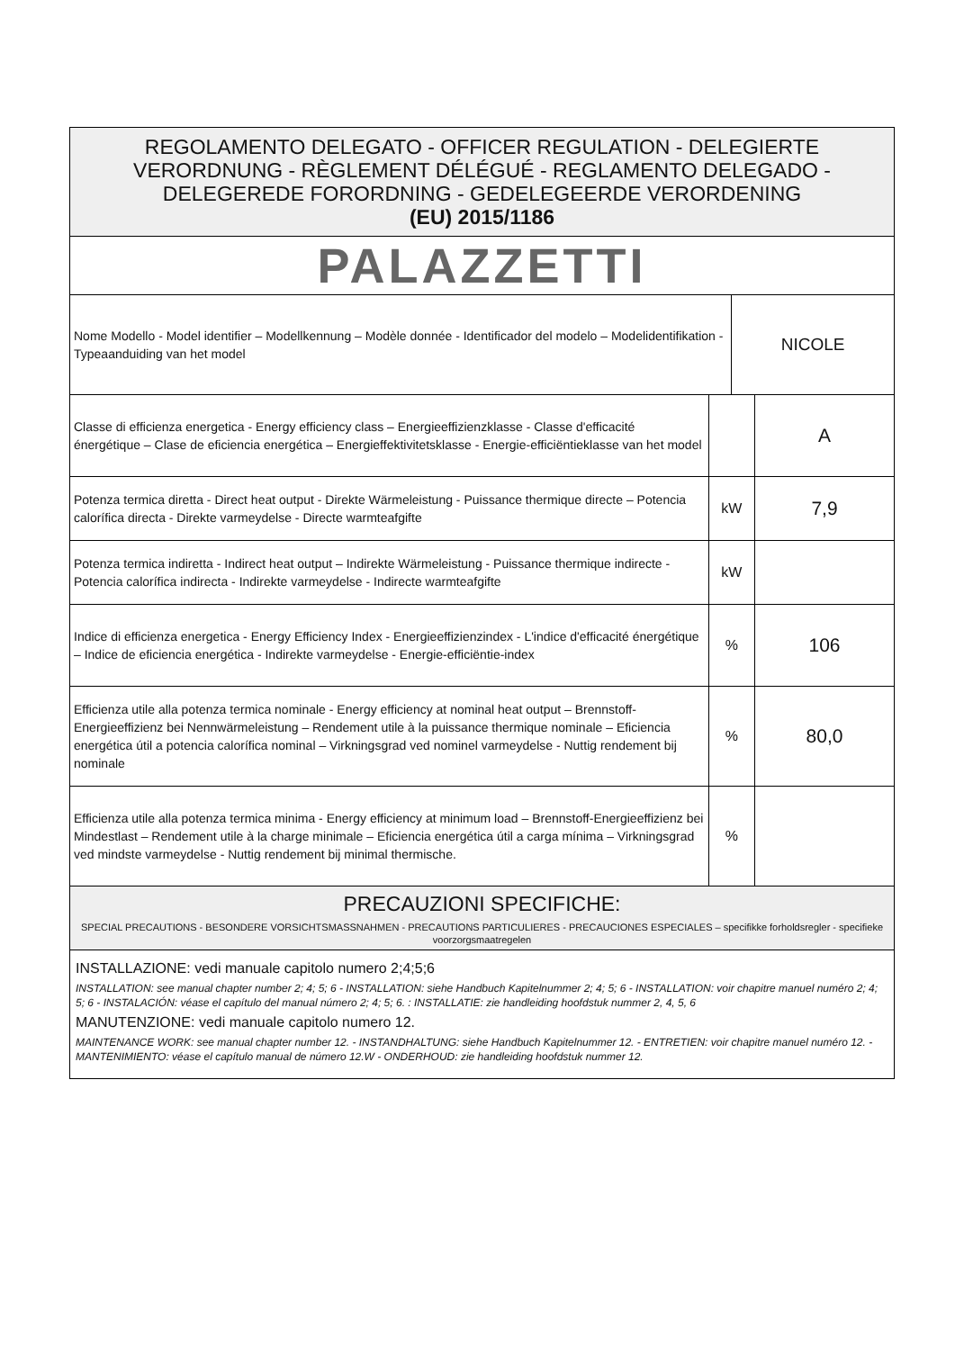| REGOLAMENTO DELEGATO - OFFICER REGULATION - DELEGIERTE VERORDNUNG - RÈGLEMENT DÉLÉGUÉ - REGLAMENTO DELEGADO - DELEGEREDE FORORDNING - GEDELEGEERDE VERORDENING (EU) 2015/1186 | | | |
| PALAZZETTI | | | |
| Nome Modello - Model identifier – Modellkennung – Modèle donnée - Identificador del modelo – Modelidentifikation - Typeaanduiding van het model | | NICOLE | |
| Classe di efficienza energetica - Energy efficiency class – Energieeffizienzklasse - Classe d'efficacité énergétique – Clase de eficiencia energética – Energieffektivitetsklasse - Energie-efficiëntieklasse van het model | | | A |
| Potenza termica diretta - Direct heat output - Direkte Wärmeleistung - Puissance thermique directe – Potencia calorífica directa - Direkte varmeydelse - Directe warmteafgifte | kW | | 7,9 |
| Potenza termica indiretta - Indirect heat output – Indirekte Wärmeleistung - Puissance thermique indirecte - Potencia calorífica indirecta - Indirekte varmeydelse - Indirecte warmteafgifte | kW | | |
| Indice di efficienza energetica - Energy Efficiency Index - Energieeffizienzindex - L'indice d'efficacité énergétique – Indice de eficiencia energética - Indirekte varmeydelse - Energie-efficiëntie-index | % | | 106 |
| Efficienza utile alla potenza termica nominale - Energy efficiency at nominal heat output – Brennstoff-Energieeffizienz bei Nennwärmeleistung – Rendement utile à la puissance thermique nominale – Eficiencia energética útil a potencia calorífica nominal – Virkningsgrad ved nominel varmeydelse - Nuttig rendement bij nominale | % | | 80,0 |
| Efficienza utile alla potenza termica minima - Energy efficiency at minimum load – Brennstoff-Energieeffizienz bei Mindestlast – Rendement utile à la charge minimale – Eficiencia energética útil a carga mínima – Virkningsgrad ved mindste varmeydelse - Nuttig rendement bij minimal thermische. | % | | |
| PRECAUZIONI SPECIFICHE: SPECIAL PRECAUTIONS - BESONDERE VORSICHTSMASSNAHMEN - PRECAUTIONS PARTICULIERES - PRECAUCIONES ESPECIALES – specifikke forholdsregler - specifieke voorzorgsmaatregelen | | | |
| INSTALLAZIONE: vedi manuale capitolo numero 2;4;5;6 INSTALLATION: see manual chapter number 2; 4; 5; 6 - INSTALLATION: siehe Handbuch Kapitelnummer 2; 4; 5; 6 - INSTALLATION: voir chapitre manuel numéro 2; 4; 5; 6 - INSTALACIÓN: véase el capítulo del manual número 2; 4; 5; 6. : INSTALLATIE: zie handleiding hoofdstuk nummer 2, 4, 5, 6 MANUTENZIONE: vedi manuale capitolo numero 12. MAINTENANCE WORK: see manual chapter number 12. - INSTANDHALTUNG: siehe Handbuch Kapitelnummer 12. - ENTRETIEN: voir chapitre manuel numéro 12. - MANTENIMIENTO: véase el capítulo manual de número 12.W - ONDERHOUD: zie handleiding hoofdstuk nummer 12. | | | |